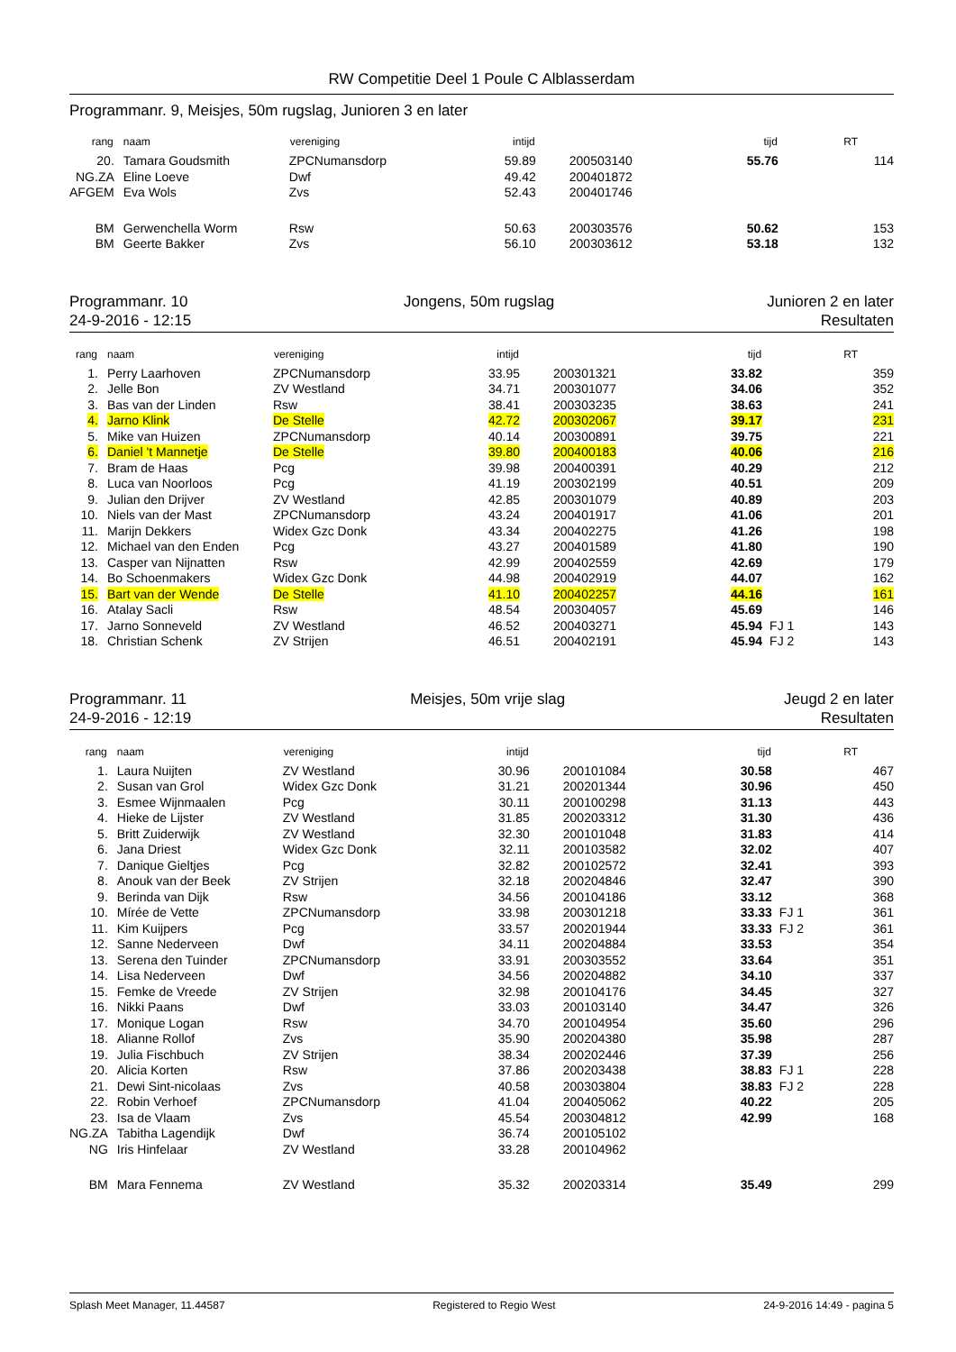RW Competitie Deel 1 Poule C Alblasserdam
Programmanr. 9, Meisjes, 50m rugslag, Junioren 3 en later
| rang | naam | vereniging | intijd | | tijd | | RT |
| --- | --- | --- | --- | --- | --- | --- | --- |
| 20. | Tamara Goudsmith | ZPCNumansdorp | 59.89 | 200503140 | 55.76 | | 114 |
| NG.ZA | Eline Loeve | Dwf | 49.42 | 200401872 | | | |
| AFGEM | Eva Wols | Zvs | 52.43 | 200401746 | | | |
| BM | Gerwenchella Worm | Rsw | 50.63 | 200303576 | 50.62 | | 153 |
| BM | Geerte Bakker | Zvs | 56.10 | 200303612 | 53.18 | | 132 |
Programmanr. 10
24-9-2016 - 12:15
Jongens, 50m rugslag Junioren 2 en later
Resultaten
| rang | naam | vereniging | intijd | | tijd | | RT |
| --- | --- | --- | --- | --- | --- | --- | --- |
| 1. | Perry Laarhoven | ZPCNumansdorp | 33.95 | 200301321 | 33.82 | | 359 |
| 2. | Jelle Bon | ZV Westland | 34.71 | 200301077 | 34.06 | | 352 |
| 3. | Bas van der Linden | Rsw | 38.41 | 200303235 | 38.63 | | 241 |
| 4. | Jarno Klink | De Stelle | 42.72 | 200302067 | 39.17 | | 231 |
| 5. | Mike van Huizen | ZPCNumansdorp | 40.14 | 200300891 | 39.75 | | 221 |
| 6. | Daniel 't Mannetje | De Stelle | 39.80 | 200400183 | 40.06 | | 216 |
| 7. | Bram de Haas | Pcg | 39.98 | 200400391 | 40.29 | | 212 |
| 8. | Luca van Noorloos | Pcg | 41.19 | 200302199 | 40.51 | | 209 |
| 9. | Julian den Drijver | ZV Westland | 42.85 | 200301079 | 40.89 | | 203 |
| 10. | Niels van der Mast | ZPCNumansdorp | 43.24 | 200401917 | 41.06 | | 201 |
| 11. | Marijn Dekkers | Widex Gzc Donk | 43.34 | 200402275 | 41.26 | | 198 |
| 12. | Michael van den Enden | Pcg | 43.27 | 200401589 | 41.80 | | 190 |
| 13. | Casper van Nijnatten | Rsw | 42.99 | 200402559 | 42.69 | | 179 |
| 14. | Bo Schoenmakers | Widex Gzc Donk | 44.98 | 200402919 | 44.07 | | 162 |
| 15. | Bart van der Wende | De Stelle | 41.10 | 200402257 | 44.16 | | 161 |
| 16. | Atalay Sacli | Rsw | 48.54 | 200304057 | 45.69 | | 146 |
| 17. | Jarno Sonneveld | ZV Westland | 46.52 | 200403271 | 45.94 | FJ 1 | 143 |
| 18. | Christian Schenk | ZV Strijen | 46.51 | 200402191 | 45.94 | FJ 2 | 143 |
Programmanr. 11
24-9-2016 - 12:19
Meisjes, 50m vrije slag Jeugd 2 en later
Resultaten
| rang | naam | vereniging | intijd | | tijd | | RT |
| --- | --- | --- | --- | --- | --- | --- | --- |
| 1. | Laura Nuijten | ZV Westland | 30.96 | 200101084 | 30.58 | | 467 |
| 2. | Susan van Grol | Widex Gzc Donk | 31.21 | 200201344 | 30.96 | | 450 |
| 3. | Esmee Wijnmaalen | Pcg | 30.11 | 200100298 | 31.13 | | 443 |
| 4. | Hieke de Lijster | ZV Westland | 31.85 | 200203312 | 31.30 | | 436 |
| 5. | Britt Zuiderwijk | ZV Westland | 32.30 | 200101048 | 31.83 | | 414 |
| 6. | Jana Driest | Widex Gzc Donk | 32.11 | 200103582 | 32.02 | | 407 |
| 7. | Danique Gieltjes | Pcg | 32.82 | 200102572 | 32.41 | | 393 |
| 8. | Anouk van der Beek | ZV Strijen | 32.18 | 200204846 | 32.47 | | 390 |
| 9. | Berinda van Dijk | Rsw | 34.56 | 200104186 | 33.12 | | 368 |
| 10. | Mírée de Vette | ZPCNumansdorp | 33.98 | 200301218 | 33.33 | FJ 1 | 361 |
| 11. | Kim Kuijpers | Pcg | 33.57 | 200201944 | 33.33 | FJ 2 | 361 |
| 12. | Sanne Nederveen | Dwf | 34.11 | 200204884 | 33.53 | | 354 |
| 13. | Serena den Tuinder | ZPCNumansdorp | 33.91 | 200303552 | 33.64 | | 351 |
| 14. | Lisa Nederveen | Dwf | 34.56 | 200204882 | 34.10 | | 337 |
| 15. | Femke de Vreede | ZV Strijen | 32.98 | 200104176 | 34.45 | | 327 |
| 16. | Nikki Paans | Dwf | 33.03 | 200103140 | 34.47 | | 326 |
| 17. | Monique Logan | Rsw | 34.70 | 200104954 | 35.60 | | 296 |
| 18. | Alianne Rollof | Zvs | 35.90 | 200204380 | 35.98 | | 287 |
| 19. | Julia Fischbuch | ZV Strijen | 38.34 | 200202446 | 37.39 | | 256 |
| 20. | Alicia Korten | Rsw | 37.86 | 200203438 | 38.83 | FJ 1 | 228 |
| 21. | Dewi Sint-nicolaas | Zvs | 40.58 | 200303804 | 38.83 | FJ 2 | 228 |
| 22. | Robin Verhoef | ZPCNumansdorp | 41.04 | 200405062 | 40.22 | | 205 |
| 23. | Isa de Vlaam | Zvs | 45.54 | 200304812 | 42.99 | | 168 |
| NG.ZA | Tabitha Lagendijk | Dwf | 36.74 | 200105102 | | | |
| NG | Iris Hinfelaar | ZV Westland | 33.28 | 200104962 | | | |
| BM | Mara Fennema | ZV Westland | 35.32 | 200203314 | 35.49 | | 299 |
Splash Meet Manager, 11.44587 Registered to Regio West 24-9-2016 14:49 - pagina 5